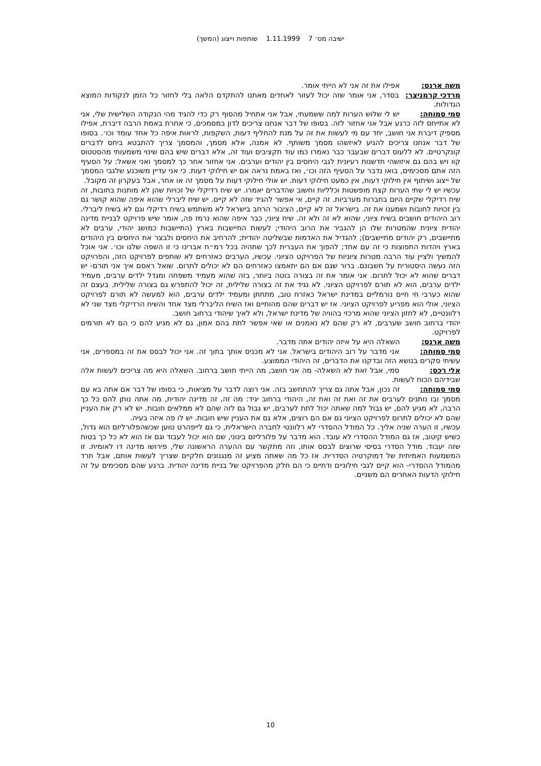ישיבה מס׳ 7 1.11.1999 שותפות וייצוג (המשך)
משה ארנס: אפילו את זה אני לא הייתי אומר.
מרדכי קרמניצר: בסדר, אני אומר שזה יכול לעזור לאחדים מאתנו להתקדם הלאה בלי לחזור כל הזמן לנקודות המוצא הגדולות.
סמי סמוחה: יש לי שלוש הערות למה ששמעתי, אבל אני אתחיל מהסוף רק כדי להגיד מהי הנקודה השלישית שלי, אני לא אתייחס לזה כרגע אבל אני אחזור לזה. בסופו של דבר אנחנו צריכים לדון במסמכים, כי אחרת באמת הרבה דיברת, אפילו מספיק דיברת אני חושב, יחד עם מי לעשות את זה על מנת להחליף דעות, השקפות, לראות איפה כל אחד עומד וכו׳. בסופו של דבר אנחנו צריכים להגיע לאיזשהו מסמך משותף. לא אמנה, אלא מסמך, והמסמך צריך להתבטא ביחס לדברים קונקרטיים. לא ללעוס דברים שבעבר כבר נאמרו כמו עוד תקציבים ועוד זה, אלא דברים שיש בהם שינוי משמעותי מהסטטוס קוו ויש בהם גם איזושהי חדשנות רעיונית לגבי היחסים בין יהודים וערבים. אני אחזור אחר כך למסמך ואני אשאל: על הסעיף הזה אתם מסכימים, בואו נדבר על הסעיף הזה וכו׳, ואז באמת נראה אם יש חילוקי דעות. כי אני עדיין משוכנע שלגבי המסמך של ייצוג ושיתוף אין חילוקי דעות, אין כמעט חילוקי דעות. יש אולי חילוקי דעות על מסמך זה או אחר, אבל בעקרון זה מקובל.
עכשיו יש לי שתי הערות קצת מופשטות וכלליות וחשוב שהדברים יאמרו. יש שיח רדיקלי של זכויות שהן לא מותנות בחובות, זה שיח רדיקלי שקיים היום בחברות מערביות. זה קיים, אי אפשר להגיד שזה לא קיים. יש שיח ליברלי שהוא איפה שהוא קושר גם בין זכויות לחובות ושמענו את זה. בישראל זה לא קיים, הציבור הרחב בישראל לא משתמש בשיח רדיקלי וגם לא בשיח ליברלי. רוב היהודים חושבים בשיח ציוני, שהוא לא זה ולא זה. שיח ציוני, כבר איפה שהוא נרמז פה, אומר שיש פרויקט לבניית מדינה יהודית ציונית שהמטרות שלו הן להגביר את הרוב היהודי; לעשות התיישבות בארץ (התיישבות כמושג יהודי, ערבים לא מתיישבים, רק יהודים מתיישבים); להגדיל את האדמות שבשליטה יהודית; להרחיב את היחסים ולבצר את היחסים בין היהודים בארץ ויהדות התפוצות כי זה עם אחד; להפוך את העברית לכך שתהיה בכל רמ״ח אברינו כי זו השפה שלנו וכו׳. אני אוכל להמשיך ולציין עוד הרבה מטרות ציוניות של הפרויקט הציוני. עכשיו, הערבים כאזרחים לא שותפים לפרויקט הזה, והפרויקט הזה נעשה היסטורית על חשבונם. ברור שגם אם הם יתאמצו כאזרחים הם לא יכולים לתרום. שואל ראסם איך אני תורם- יש דברים שהוא לא יכול לתרום. אני אומר את זה בצורה בוטה ביותר, בזה שהוא מעמיד משפחה ומגדל ילדים ערבים, מעמיד ילדים ערבים, הוא לא תורם לפרויקט הציוני. לא נגיד את זה בצורה שלילית, זה יכול להתפרש גם בצורה שלילית. בעצם זה שהוא כערבי חי חיים נורמליים במדינת ישראל כאזרח טוב, מתחתן ומעמיד ילדים ערבים, הוא למעשה לא תורם לפרויקט הציוני, אולי הוא מפריע לפרויקט הציוני. אז יש דברים שהם מהותיים ואז השיח הליברלי מצד אחד והשיח הרדיקלי מצד שני לא רלוונטיים, לא לחזון הציוני שהוא מרכזי בהוויה של מדינת ישראל, ולא לאיך שיהודי ברחוב חושב.
יהודי ברחוב חושב שערבים, לא רק שהם לא נאמנים או שאי אפשר לתת בהם אמון, גם לא מגיע להם כי הם לא תורמים לפרויקט.
משה ארנס: השאלה היא על איזה יהודים אתה מדבר.
סמי סמוחה: אני מדבר על רוב היהודים בישראל. אני לא מכניס אותך בתוך זה. אני יכול לבסס את זה במספרים, אני עשיתי סקרים בנושא הזה ובדקנו את הדברים, זה היהודי הממוצע.
אלי רכס: סמי, אבל זאת לא השאלה- מה אני חושב, מה הייתי חושב ברחוב. השאלה היא מה צריכים לעשות אלה שבידיהם הכוח לעשות.
סמי סמוחה: זה נכון, אבל אתה גם צריך להתחשב בזה. אני רוצה לדבר על מציאות, כי בסופו של דבר אם אתה בא עם מסמך ובו נותנים לערבים את זה ואת זה ואת זה, היהודי ברחוב יגיד: מה זה, זה מדינה יהודית, מה אתה נותן להם כל כך הרבה, לא מגיע להם, יש גבול למה שאתה יכול לתת לערבים, יש גבול גם לזה שהם לא ממלאים חובות. יש לא רק את העניין שהם לא יכולים לתרום לפרויקט הציוני גם אם הם רוצים, אלא גם את העניין שיש חובות. יש לו פה איזה בעיה.
עכשיו, זו הערה שניה אליך. כל המודל ההסדרי לא רלוונטי לחברה הישראלית, כי גם לייפהרט טוען שכשהפלורליזם הוא גדול, כשיש קיטוב, אז גם המודל ההסדרי לא עובד. הוא מדבר על פלורליזם בינוני, שם הוא יכול לעבוד וגם אז הוא לא כל כך בטוח שזה יעבוד. מודל הסדרי בסיסי שרוצים לבסס אותו, וזה מתקשר עם ההערה הראשונה שלי, פירושו מדינה דו לאומית. זו המשמעות האמיתית של דמוקרטיה הסדרית. אז כל מה שאתה מציע זה מנגנונים חלקיים שצריך לעשות אותם, אבל תרד מהמודל ההסדרי- הוא קיים לגבי חילוניים ודתיים כי הם חלק מהפרויקט של בניית מדינה יהודית. ברגע שהם מסכימים על זה חילוקי הדעות האחרים הם משניים.
10